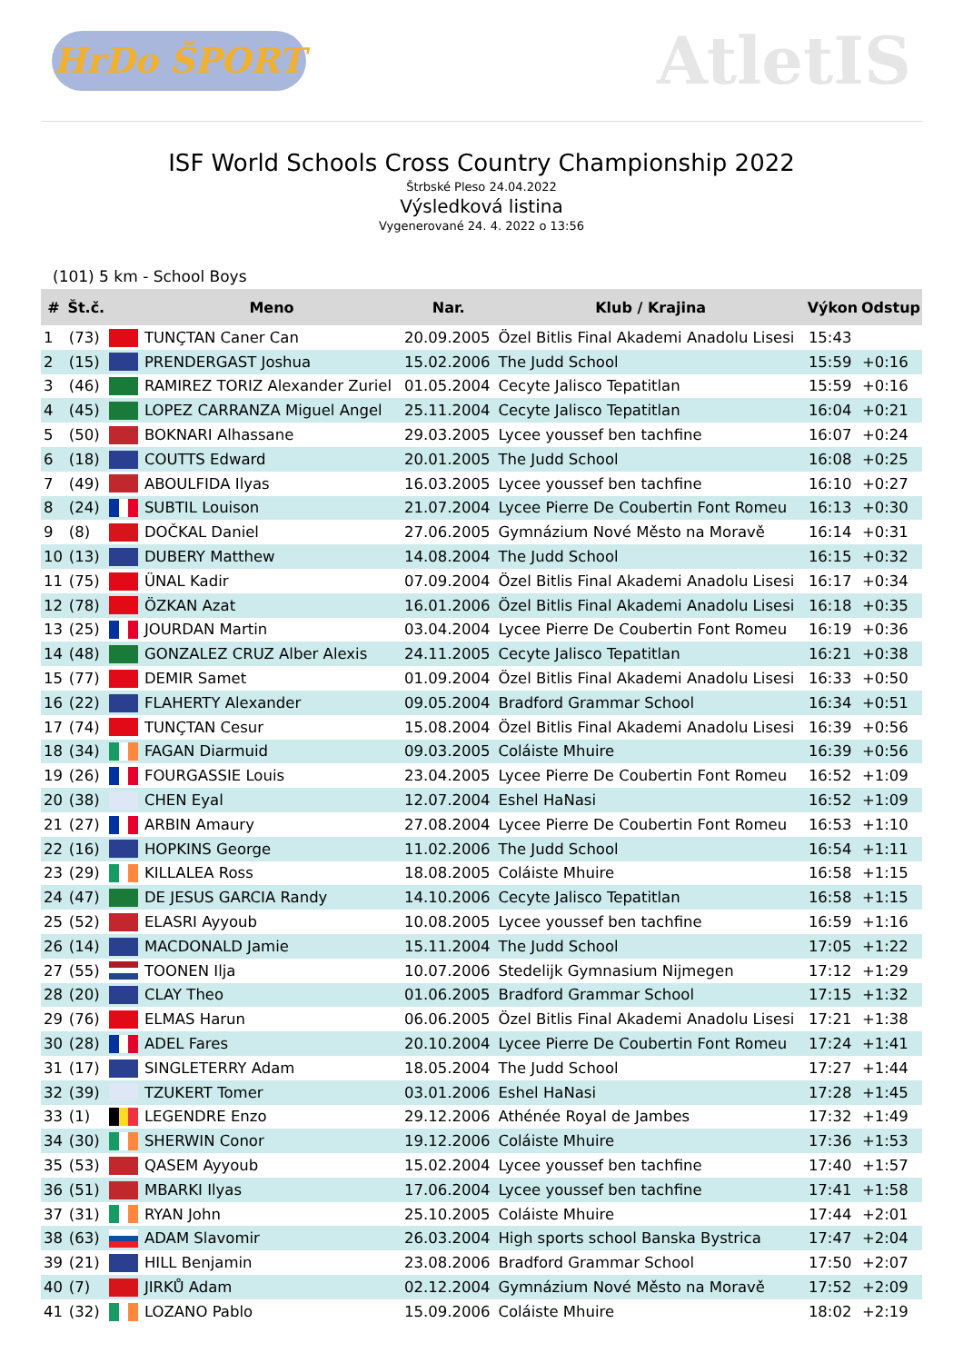HrDo ŠPORT
AtletIS
ISF World Schools Cross Country Championship 2022
Štrbské Pleso 24.04.2022
Výsledková listina
Vygenerované 24. 4. 2022 o 13:56
(101) 5 km - School Boys
| # | Št.č. | | Meno | Nar. | Klub / Krajina | Výkon | Odstup |
| --- | --- | --- | --- | --- | --- | --- | --- |
| 1 | (73) | | TUNÇTAN Caner Can | 20.09.2005 | Özel Bitlis Final Akademi Anadolu Lisesi | 15:43 | |
| 2 | (15) | | PRENDERGAST Joshua | 15.02.2006 | The Judd School | 15:59 | +0:16 |
| 3 | (46) | | RAMIREZ TORIZ Alexander Zuriel | 01.05.2004 | Cecyte Jalisco Tepatitlan | 15:59 | +0:16 |
| 4 | (45) | | LOPEZ CARRANZA Miguel Angel | 25.11.2004 | Cecyte Jalisco Tepatitlan | 16:04 | +0:21 |
| 5 | (50) | | BOKNARI Alhassane | 29.03.2005 | Lycee youssef ben tachfine | 16:07 | +0:24 |
| 6 | (18) | | COUTTS Edward | 20.01.2005 | The Judd School | 16:08 | +0:25 |
| 7 | (49) | | ABOULFIDA Ilyas | 16.03.2005 | Lycee youssef ben tachfine | 16:10 | +0:27 |
| 8 | (24) | | SUBTIL Louison | 21.07.2004 | Lycee Pierre De Coubertin Font Romeu | 16:13 | +0:30 |
| 9 | (8) | | DOČKAL Daniel | 27.06.2005 | Gymnázium Nové Město na Moravě | 16:14 | +0:31 |
| 10 | (13) | | DUBERY Matthew | 14.08.2004 | The Judd School | 16:15 | +0:32 |
| 11 | (75) | | ÜNAL Kadir | 07.09.2004 | Özel Bitlis Final Akademi Anadolu Lisesi | 16:17 | +0:34 |
| 12 | (78) | | ÖZKAN Azat | 16.01.2006 | Özel Bitlis Final Akademi Anadolu Lisesi | 16:18 | +0:35 |
| 13 | (25) | | JOURDAN Martin | 03.04.2004 | Lycee Pierre De Coubertin Font Romeu | 16:19 | +0:36 |
| 14 | (48) | | GONZALEZ CRUZ Alber Alexis | 24.11.2005 | Cecyte Jalisco Tepatitlan | 16:21 | +0:38 |
| 15 | (77) | | DEMIR Samet | 01.09.2004 | Özel Bitlis Final Akademi Anadolu Lisesi | 16:33 | +0:50 |
| 16 | (22) | | FLAHERTY Alexander | 09.05.2004 | Bradford Grammar School | 16:34 | +0:51 |
| 17 | (74) | | TUNÇTAN Cesur | 15.08.2004 | Özel Bitlis Final Akademi Anadolu Lisesi | 16:39 | +0:56 |
| 18 | (34) | | FAGAN Diarmuid | 09.03.2005 | Coláiste Mhuire | 16:39 | +0:56 |
| 19 | (26) | | FOURGASSIE Louis | 23.04.2005 | Lycee Pierre De Coubertin Font Romeu | 16:52 | +1:09 |
| 20 | (38) | | CHEN Eyal | 12.07.2004 | Eshel HaNasi | 16:52 | +1:09 |
| 21 | (27) | | ARBIN Amaury | 27.08.2004 | Lycee Pierre De Coubertin Font Romeu | 16:53 | +1:10 |
| 22 | (16) | | HOPKINS George | 11.02.2006 | The Judd School | 16:54 | +1:11 |
| 23 | (29) | | KILLALEA Ross | 18.08.2005 | Coláiste Mhuire | 16:58 | +1:15 |
| 24 | (47) | | DE JESUS GARCIA Randy | 14.10.2006 | Cecyte Jalisco Tepatitlan | 16:58 | +1:15 |
| 25 | (52) | | ELASRI Ayyoub | 10.08.2005 | Lycee youssef ben tachfine | 16:59 | +1:16 |
| 26 | (14) | | MACDONALD Jamie | 15.11.2004 | The Judd School | 17:05 | +1:22 |
| 27 | (55) | | TOONEN Ilja | 10.07.2006 | Stedelijk Gymnasium Nijmegen | 17:12 | +1:29 |
| 28 | (20) | | CLAY Theo | 01.06.2005 | Bradford Grammar School | 17:15 | +1:32 |
| 29 | (76) | | ELMAS Harun | 06.06.2005 | Özel Bitlis Final Akademi Anadolu Lisesi | 17:21 | +1:38 |
| 30 | (28) | | ADEL Fares | 20.10.2004 | Lycee Pierre De Coubertin Font Romeu | 17:24 | +1:41 |
| 31 | (17) | | SINGLETERRY Adam | 18.05.2004 | The Judd School | 17:27 | +1:44 |
| 32 | (39) | | TZUKERT Tomer | 03.01.2006 | Eshel HaNasi | 17:28 | +1:45 |
| 33 | (1) | | LEGENDRE Enzo | 29.12.2006 | Athénée Royal de Jambes | 17:32 | +1:49 |
| 34 | (30) | | SHERWIN Conor | 19.12.2006 | Coláiste Mhuire | 17:36 | +1:53 |
| 35 | (53) | | QASEM Ayyoub | 15.02.2004 | Lycee youssef ben tachfine | 17:40 | +1:57 |
| 36 | (51) | | MBARKI Ilyas | 17.06.2004 | Lycee youssef ben tachfine | 17:41 | +1:58 |
| 37 | (31) | | RYAN John | 25.10.2005 | Coláiste Mhuire | 17:44 | +2:01 |
| 38 | (63) | | ADAM Slavomir | 26.03.2004 | High sports school Banska Bystrica | 17:47 | +2:04 |
| 39 | (21) | | HILL Benjamin | 23.08.2006 | Bradford Grammar School | 17:50 | +2:07 |
| 40 | (7) | | JIRKŮ Adam | 02.12.2004 | Gymnázium Nové Město na Moravě | 17:52 | +2:09 |
| 41 | (32) | | LOZANO Pablo | 15.09.2006 | Coláiste Mhuire | 18:02 | +2:19 |